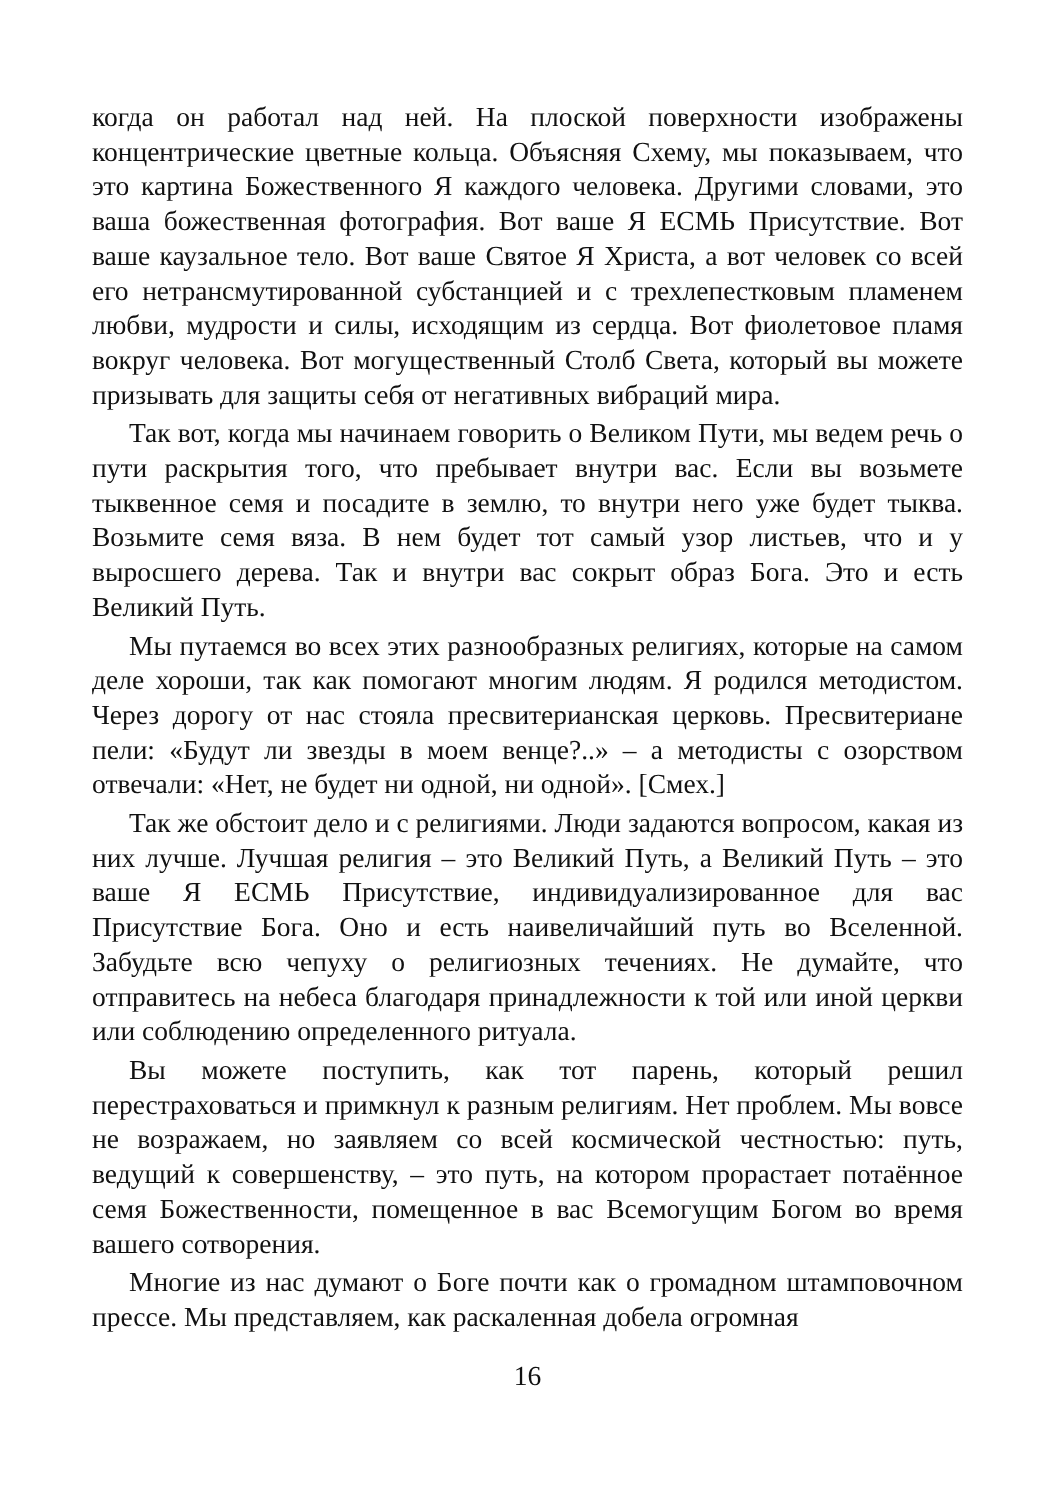когда он работал над ней. На плоской поверхности изображены концентрические цветные кольца. Объясняя Схему, мы показываем, что это картина Божественного Я каждого человека. Другими словами, это ваша божественная фотография. Вот ваше Я ЕСМЬ Присутствие. Вот ваше каузальное тело. Вот ваше Святое Я Христа, а вот человек со всей его нетрансмутированной субстанцией и с трехлепестковым пламенем любви, мудрости и силы, исходящим из сердца. Вот фиолетовое пламя вокруг человека. Вот могущественный Столб Света, который вы можете призывать для защиты себя от негативных вибраций мира.
Так вот, когда мы начинаем говорить о Великом Пути, мы ведем речь о пути раскрытия того, что пребывает внутри вас. Если вы возьмете тыквенное семя и посадите в землю, то внутри него уже будет тыква. Возьмите семя вяза. В нем будет тот самый узор листьев, что и у выросшего дерева. Так и внутри вас сокрыт образ Бога. Это и есть Великий Путь.
Мы путаемся во всех этих разнообразных религиях, которые на самом деле хороши, так как помогают многим людям. Я родился методистом. Через дорогу от нас стояла пресвитерианская церковь. Пресвитериане пели: «Будут ли звезды в моем венце?..» – а методисты с озорством отвечали: «Нет, не будет ни одной, ни одной». [Смех.]
Так же обстоит дело и с религиями. Люди задаются вопросом, какая из них лучше. Лучшая религия – это Великий Путь, а Великий Путь – это ваше Я ЕСМЬ Присутствие, индивидуализированное для вас Присутствие Бога. Оно и есть наивеличайший путь во Вселенной. Забудьте всю чепуху о религиозных течениях. Не думайте, что отправитесь на небеса благодаря принадлежности к той или иной церкви или соблюдению определенного ритуала.
Вы можете поступить, как тот парень, который решил перестраховаться и примкнул к разным религиям. Нет проблем. Мы вовсе не возражаем, но заявляем со всей космической честностью: путь, ведущий к совершенству, – это путь, на котором прорастает потаённое семя Божественности, помещенное в вас Всемогущим Богом во время вашего сотворения.
Многие из нас думают о Боге почти как о громадном штамповочном прессе. Мы представляем, как раскаленная добела огромная
16